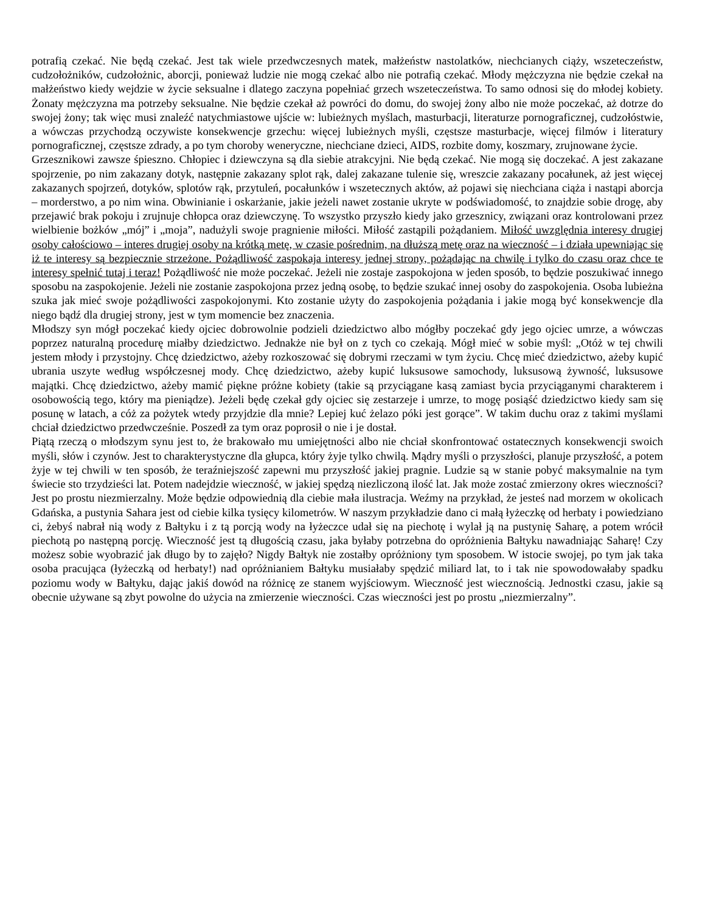potrafią czekać. Nie będą czekać. Jest tak wiele przedwczesnych matek, małżeństw nastolatków, niechcianych ciąży, wszeteczeństw, cudzołożników, cudzołożnic, aborcji, ponieważ ludzie nie mogą czekać albo nie potrafią czekać. Młody mężczyzna nie będzie czekał na małżeństwo kiedy wejdzie w życie seksualne i dlatego zaczyna popełniać grzech wszeteczeństwa. To samo odnosi się do młodej kobiety. Żonaty mężczyzna ma potrzeby seksualne. Nie będzie czekał aż powróci do domu, do swojej żony albo nie może poczekać, aż dotrze do swojej żony; tak więc musi znaleźć natychmiastowe ujście w: lubieżnych myślach, masturbacji, literaturze pornograficznej, cudzołóstwie, a wówczas przychodzą oczywiste konsekwencje grzechu: więcej lubieżnych myśli, częstsze masturbacje, więcej filmów i literatury pornograficznej, częstsze zdrady, a po tym choroby weneryczne, niechciane dzieci, AIDS, rozbite domy, koszmary, zrujnowane życie.
Grzesznikowi zawsze śpieszno. Chłopiec i dziewczyna są dla siebie atrakcyjni. Nie będą czekać. Nie mogą się doczekać. A jest zakazane spojrzenie, po nim zakazany dotyk, następnie zakazany splot rąk, dalej zakazane tulenie się, wreszcie zakazany pocałunek, aż jest więcej zakazanych spojrzeń, dotyków, splotów rąk, przytuleń, pocałunków i wszetecznych aktów, aż pojawi się niechciana ciąża i nastąpi aborcja – morderstwo, a po nim wina. Obwinianie i oskarżanie, jakie jeżeli nawet zostanie ukryte w podświadomość, to znajdzie sobie drogę, aby przejawić brak pokoju i zrujnuje chłopca oraz dziewczynę. To wszystko przyszło kiedy jako grzesznicy, związani oraz kontrolowani przez wielbienie bożków „mój” i „moja”, nadużyli swoje pragnienie miłości. Miłość zastąpili pożądaniem. Miłość uwzględnia interesy drugiej osoby całościowo – interes drugiej osoby na krótką metę, w czasie pośrednim, na dłuższą metę oraz na wieczność – i działa upewniając się iż te interesy są bezpiecznie strzeżone. Pożądliwość zaspokaja interesy jednej strony, pożądając na chwilę i tylko do czasu oraz chce te interesy spełnić tutaj i teraz! Pożądliwość nie może poczekać. Jeżeli nie zostaje zaspokojona w jeden sposób, to będzie poszukiwać innego sposobu na zaspokojenie. Jeżeli nie zostanie zaspokojona przez jedną osobę, to będzie szukać innej osoby do zaspokojenia. Osoba lubieżna szuka jak mieć swoje pożądliwości zaspokojonymi. Kto zostanie użyty do zaspokojenia pożądania i jakie mogą być konsekwencje dla niego bądź dla drugiej strony, jest w tym momencie bez znaczenia.
Młodszy syn mógł poczekać kiedy ojciec dobrowolnie podzieli dziedzictwo albo mógłby poczekać gdy jego ojciec umrze, a wówczas poprzez naturalną procedurę miałby dziedzictwo. Jednakże nie był on z tych co czekają. Mógł mieć w sobie myśl: „Otóż w tej chwili jestem młody i przystojny. Chcę dziedzictwo, ażeby rozkoszować się dobrymi rzeczami w tym życiu. Chcę mieć dziedzictwo, ażeby kupić ubrania uszyte według współczesnej mody. Chcę dziedzictwo, ażeby kupić luksusowe samochody, luksusową żywność, luksusowe majątki. Chcę dziedzictwo, ażeby mamić piękne próżne kobiety (takie są przyciągane kasą zamiast bycia przyciąganymi charakterem i osobowością tego, który ma pieniądze). Jeżeli będę czekał gdy ojciec się zestarzeje i umrze, to mogę posiąść dziedzictwo kiedy sam się posunę w latach, a cóż za pożytek wtedy przyjdzie dla mnie? Lepiej kuć żelazo póki jest gorące”. W takim duchu oraz z takimi myślami chciał dziedzictwo przedwcześnie. Poszedł za tym oraz poprosił o nie i je dostał.
Piątą rzeczą o młodszym synu jest to, że brakowało mu umiejętności albo nie chciał skonfrontować ostatecznych konsekwencji swoich myśli, słów i czynów. Jest to charakterystyczne dla głupca, który żyje tylko chwilą. Mądry myśli o przyszłości, planuje przyszłość, a potem żyje w tej chwili w ten sposób, że teraźniejszość zapewni mu przyszłość jakiej pragnie. Ludzie są w stanie pobyć maksymalnie na tym świecie sto trzydzieści lat. Potem nadejdzie wieczność, w jakiej spędzą niezliczoną ilość lat. Jak może zostać zmierzony okres wieczności? Jest po prostu niezmierzalny. Może będzie odpowiednią dla ciebie mała ilustracja. Weźmy na przykład, że jesteś nad morzem w okolicach Gdańska, a pustynia Sahara jest od ciebie kilka tysięcy kilometrów. W naszym przykładzie dano ci małą łyżeczkę od herbaty i powiedziano ci, żebyś nabrał nią wody z Bałtyku i z tą porcją wody na łyżeczce udał się na piechotę i wylał ją na pustynię Saharę, a potem wrócił piechotą po następną porcję. Wieczność jest tą długością czasu, jaka byłaby potrzebna do opróżnienia Bałtyku nawadniając Saharę! Czy możesz sobie wyobrazić jak długo by to zajęło? Nigdy Bałtyk nie zostałby opróżniony tym sposobem. W istocie swojej, po tym jak taka osoba pracująca (łyżeczką od herbaty!) nad opróżnianiem Bałtyku musiałaby spędzić miliard lat, to i tak nie spowodowałaby spadku poziomu wody w Bałtyku, dając jakiś dowód na różnicę ze stanem wyjściowym. Wieczność jest wiecznością. Jednostki czasu, jakie są obecnie używane są zbyt powolne do użycia na zmierzenie wieczności. Czas wieczności jest po prostu „niezmierzalny”.